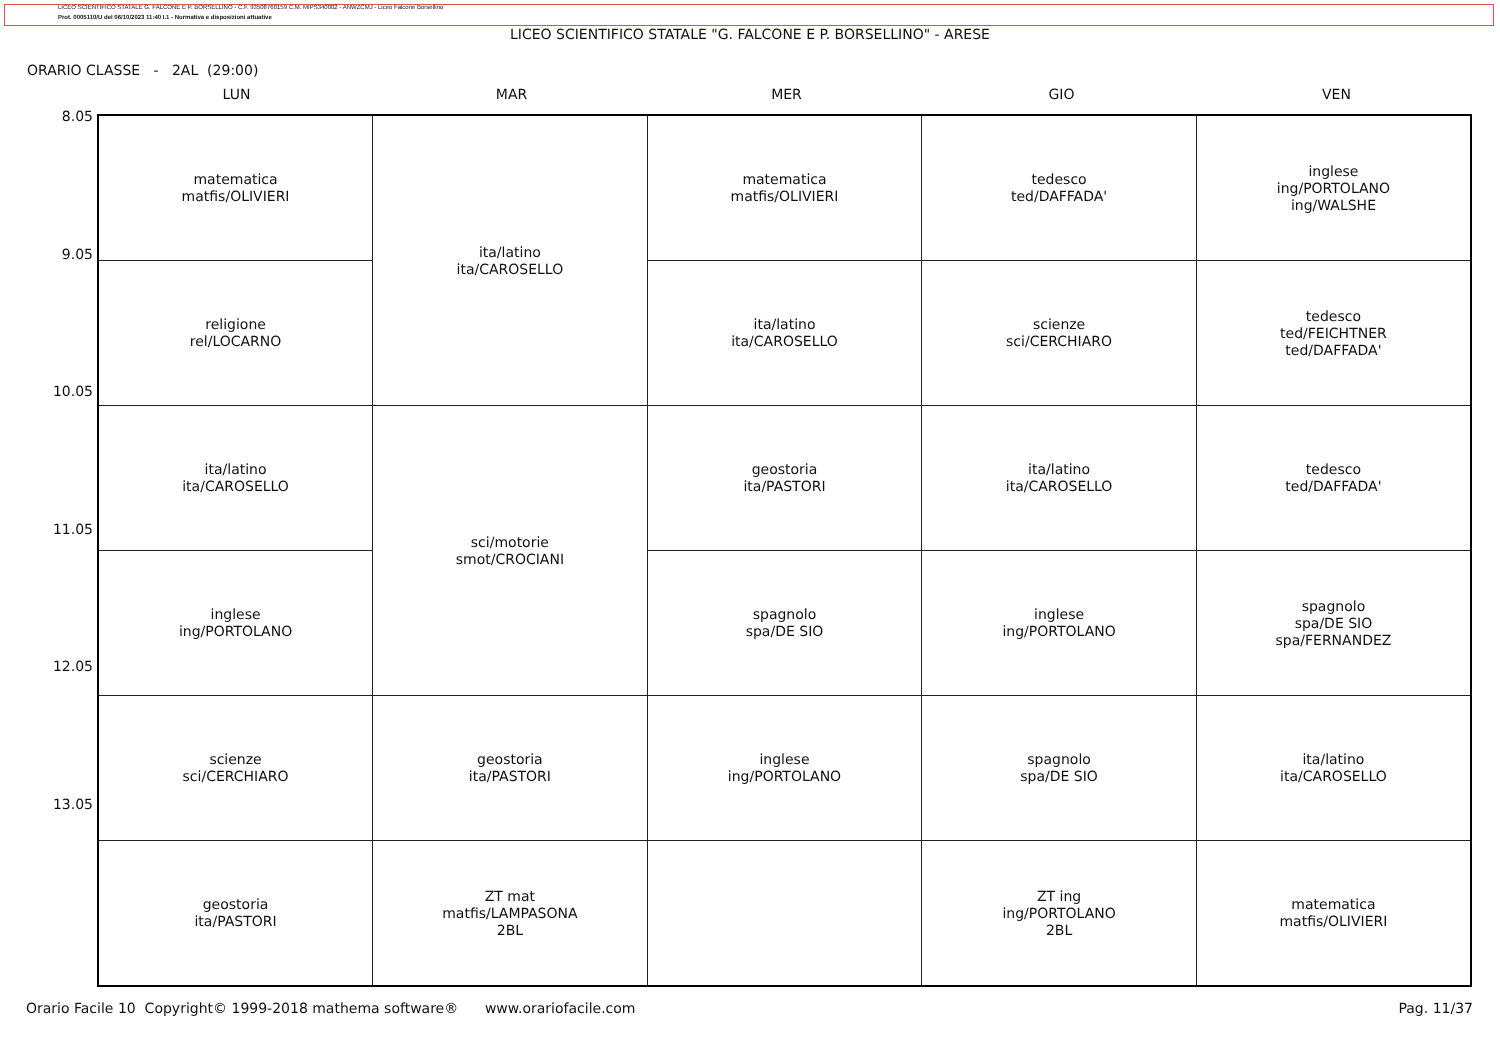LICEO SCIENTIFICO STATALE G. FALCONE E P. BORSELLINO - C.F. 93508760159 C.M. MIPS340002 - ANWZCMJ - Liceo Falcone Borsellino
Prot. 0005110/U del 06/10/2023 11:40 I.1 - Normativa e disposizioni attuative
LICEO SCIENTIFICO STATALE "G. FALCONE E P. BORSELLINO" - ARESE
ORARIO CLASSE - 2AL (29:00)
LUN MAR MER GIO VEN
8.05
9.05
10.05
11.05
12.05
13.05
| matematica matfis/OLIVIERI | ita/latino ita/CAROSELLO | matematica matfis/OLIVIERI | tedesco ted/DAFFADA' | inglese ing/PORTOLANO ing/WALSHE |
| religione rel/LOCARNO | | ita/latino ita/CAROSELLO | scienze sci/CERCHIARO | tedesco ted/FEICHTNER ted/DAFFADA' |
| ita/latino ita/CAROSELLO | sci/motorie smot/CROCIANI | geostoria ita/PASTORI | ita/latino ita/CAROSELLO | tedesco ted/DAFFADA' |
| inglese ing/PORTOLANO | | spagnolo spa/DE SIO | inglese ing/PORTOLANO | spagnolo spa/DE SIO spa/FERNANDEZ |
| scienze sci/CERCHIARO | geostoria ita/PASTORI | inglese ing/PORTOLANO | spagnolo spa/DE SIO | ita/latino ita/CAROSELLO |
| geostoria ita/PASTORI | ZT mat matfis/LAMPASONA 2BL | | ZT ing ing/PORTOLANO 2BL | matematica matfis/OLIVIERI |
Orario Facile 10 Copyright© 1999-2018 mathema software® www.orariofacile.com Pag. 11/37